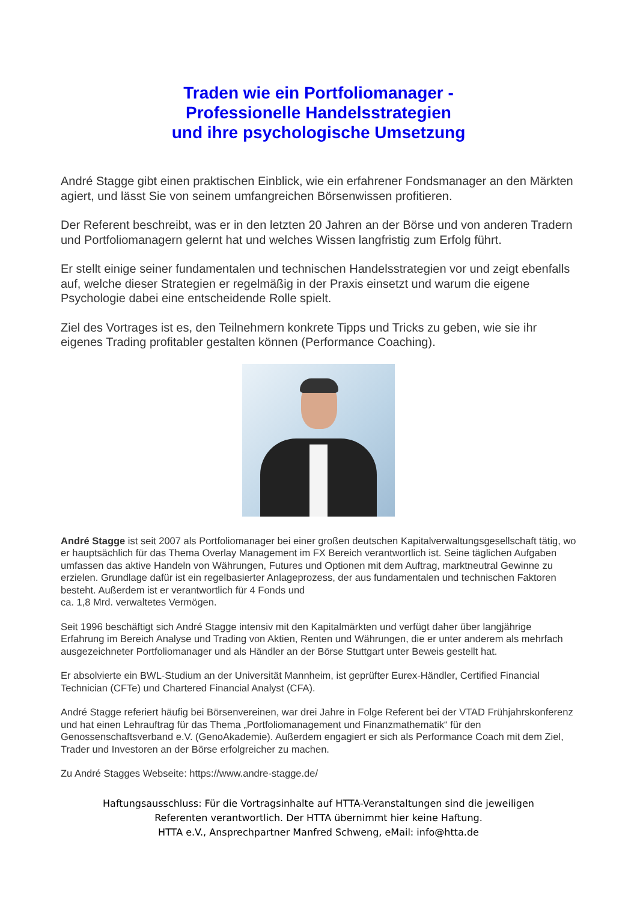Traden wie ein Portfoliomanager -
Professionelle Handelsstrategien
und ihre psychologische Umsetzung
André Stagge gibt einen praktischen Einblick, wie ein erfahrener Fondsmanager an den Märkten agiert, und lässt Sie von seinem umfangreichen Börsenwissen profitieren.
Der Referent beschreibt, was er in den letzten 20 Jahren an der Börse und von anderen Tradern und Portfoliomanagern gelernt hat und welches Wissen langfristig zum Erfolg führt.
Er stellt einige seiner fundamentalen und technischen Handelsstrategien vor und zeigt ebenfalls auf, welche dieser Strategien er regelmäßig in der Praxis einsetzt und warum die eigene Psychologie dabei eine entscheidende Rolle spielt.
Ziel des Vortrages ist es, den Teilnehmern konkrete Tipps und Tricks zu geben, wie sie ihr eigenes Trading profitabler gestalten können (Performance Coaching).
André Stagge ist seit 2007 als Portfoliomanager bei einer großen deutschen Kapitalverwaltungsgesellschaft tätig, wo er hauptsächlich für das Thema Overlay Management im FX Bereich verantwortlich ist. Seine täglichen Aufgaben umfassen das aktive Handeln von Währungen, Futures und Optionen mit dem Auftrag, marktneutral Gewinne zu erzielen. Grundlage dafür ist ein regelbasierter Anlageprozess, der aus fundamentalen und technischen Faktoren besteht. Außerdem ist er verantwortlich für 4 Fonds und
ca. 1,8 Mrd. verwaltetes Vermögen.
Seit 1996 beschäftigt sich André Stagge intensiv mit den Kapitalmärkten und verfügt daher über langjährige Erfahrung im Bereich Analyse und Trading von Aktien, Renten und Währungen, die er unter anderem als mehrfach ausgezeichneter Portfoliomanager und als Händler an der Börse Stuttgart unter Beweis gestellt hat.
Er absolvierte ein BWL-Studium an der Universität Mannheim, ist geprüfter Eurex-Händler, Certified Financial Technician (CFTe) und Chartered Financial Analyst (CFA).
André Stagge referiert häufig bei Börsenvereinen, war drei Jahre in Folge Referent bei der VTAD Frühjahrskonferenz und hat einen Lehrauftrag für das Thema „Portfoliomanagement und Finanzmathematik“ für den Genossenschaftsverband e.V. (GenoAkademie). Außerdem engagiert er sich als Performance Coach mit dem Ziel, Trader und Investoren an der Börse erfolgreicher zu machen.
Zu André Stagges Webseite: https://www.andre-stagge.de/
Haftungsausschluss: Für die Vortragsinhalte auf HTTA-Veranstaltungen sind die jeweiligen
Referenten verantwortlich. Der HTTA übernimmt hier keine Haftung.
HTTA e.V., Ansprechpartner Manfred Schweng, eMail: info@htta.de